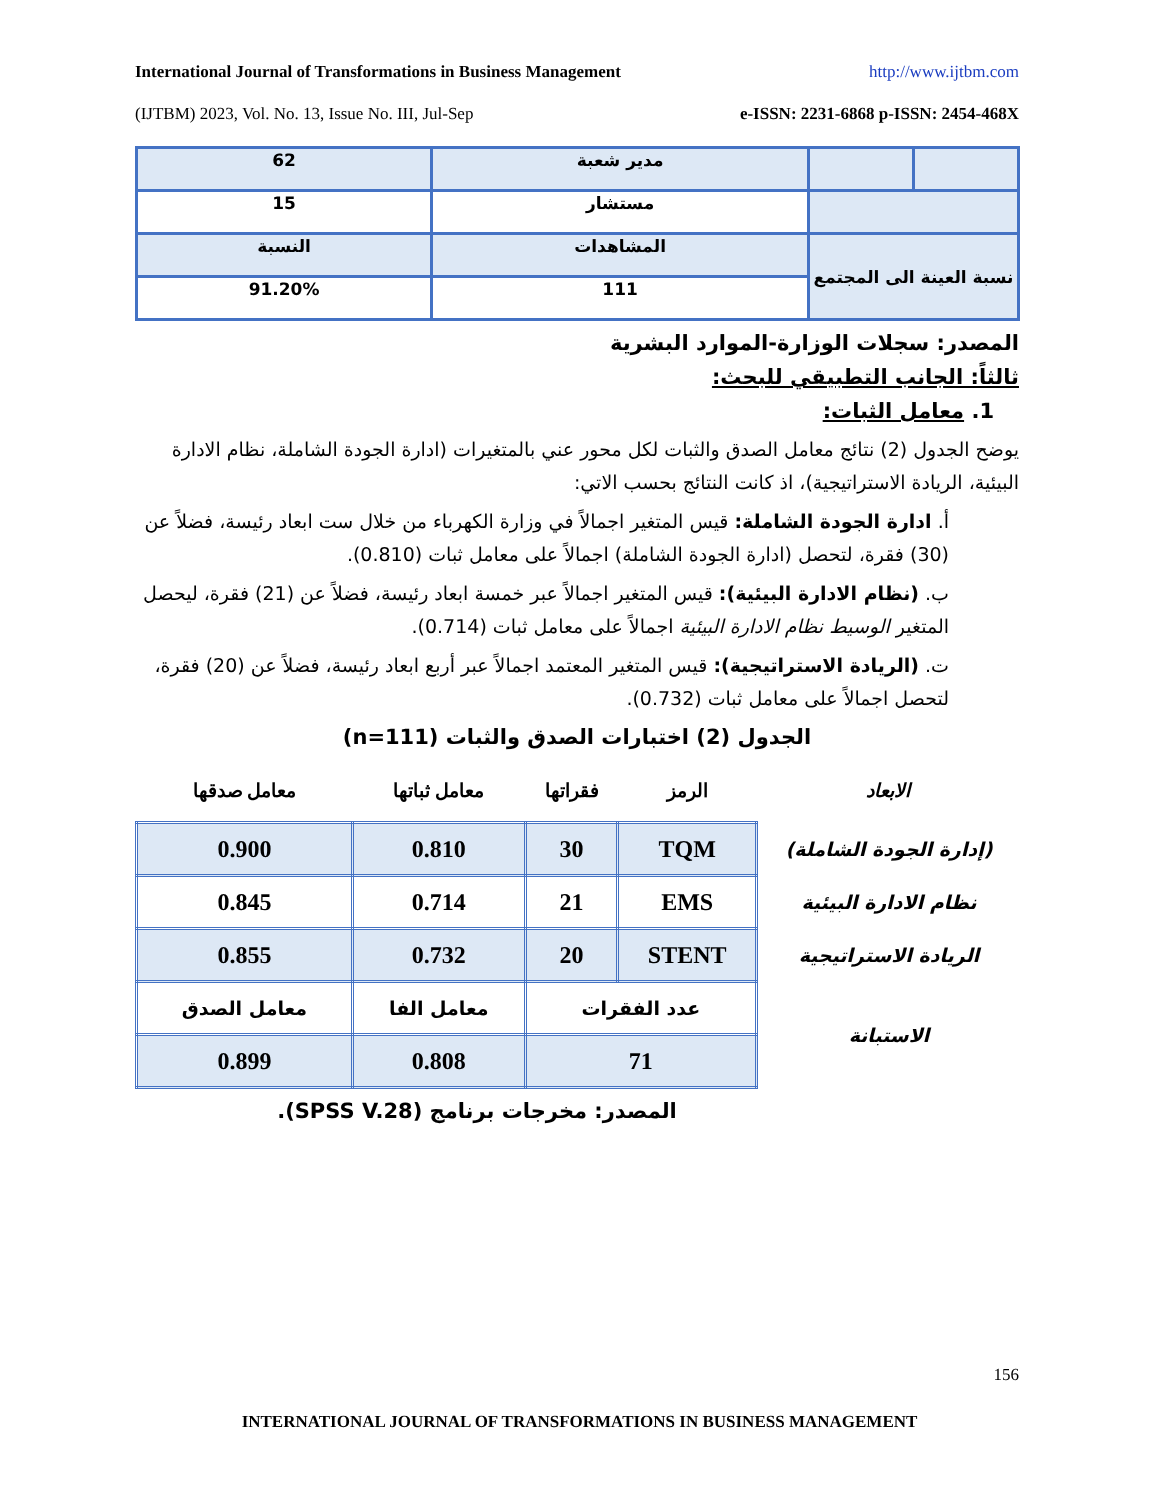International Journal of Transformations in Business Management http://www.ijtbm.com
(IJTBM) 2023, Vol. No. 13, Issue No. III, Jul-Sep e-ISSN: 2231-6868 p-ISSN: 2454-468X
| | | مدير شعبة | 62 |
| | | مستشار | 15 |
| نسبة العينة الى المجتمع | | المشاهدات | النسبة |
| | | 111 | 91.20% |
المصدر: سجلات الوزارة-الموارد البشرية
ثالثاً: الجانب التطبيقي للبحث:
1. معامل الثبات:
يوضح الجدول (2) نتائج معامل الصدق والثبات لكل محور عني بالمتغيرات (ادارة الجودة الشاملة، نظام الادارة البيئية، الريادة الاستراتيجية)، اذ كانت النتائج بحسب الاتي:
أ. ادارة الجودة الشاملة: قيس المتغير اجمالاً في وزارة الكهرباء من خلال ست ابعاد رئيسة، فضلاً عن (30) فقرة، لتحصل (ادارة الجودة الشاملة) اجمالاً على معامل ثبات (0.810).
ب. (نظام الادارة البيئية): قيس المتغير اجمالاً عبر خمسة ابعاد رئيسة، فضلاً عن (21) فقرة، ليحصل المتغير الوسيط نظام الادارة البيئية اجمالاً على معامل ثبات (0.714).
ت. (الريادة الاستراتيجية): قيس المتغير المعتمد اجمالاً عبر أربع ابعاد رئيسة، فضلاً عن (20) فقرة، لتحصل اجمالاً على معامل ثبات (0.732).
الجدول (2) اختبارات الصدق والثبات (n=111)
| الابعاد | الرمز | فقراتها | معامل ثباتها | معامل صدقها |
| --- | --- | --- | --- | --- |
| (إدارة الجودة الشاملة) | TQM | 30 | 0.810 | 0.900 |
| نظام الادارة البيئية | EMS | 21 | 0.714 | 0.845 |
| الريادة الاستراتيجية | STENT | 20 | 0.732 | 0.855 |
| الاستبانة | عدد الفقرات | | معامل الفا | معامل الصدق |
| | 71 | | 0.808 | 0.899 |
المصدر: مخرجات برنامج (SPSS V.28).
156
INTERNATIONAL JOURNAL OF TRANSFORMATIONS IN BUSINESS MANAGEMENT